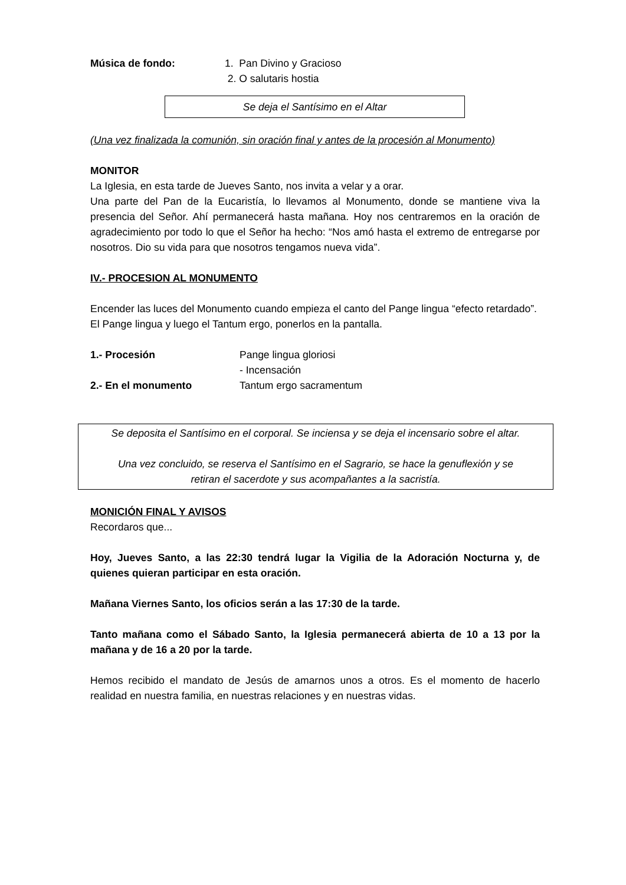Música de fondo: 1. Pan Divino y Gracioso
2. O salutaris hostia
Se deja el Santísimo en el Altar
(Una vez finalizada la comunión, sin oración final y antes de la procesión al Monumento)
MONITOR
La Iglesia, en esta tarde de Jueves Santo, nos invita a velar y a orar.
Una parte del Pan de la Eucaristía, lo llevamos al Monumento, donde se mantiene viva la presencia del Señor. Ahí permanecerá hasta mañana. Hoy nos centraremos en la oración de agradecimiento por todo lo que el Señor ha hecho: “Nos amó hasta el extremo de entregarse por nosotros. Dio su vida para que nosotros tengamos nueva vida”.
IV.- PROCESION AL MONUMENTO
Encender las luces del Monumento cuando empieza el canto del Pange lingua “efecto retardado”.
El Pange lingua y luego el Tantum ergo, ponerlos en la pantalla.
1.- Procesión Pange lingua gloriosi
- Incensación
2.- En el monumento Tantum ergo sacramentum
Se deposita el Santísimo en el corporal. Se inciensa y se deja el incensario sobre el altar.
Una vez concluido, se reserva el Santísimo en el Sagrario, se hace la genuflexión y se
retiran el sacerdote y sus acompañantes a la sacristía.
MONICIÓN FINAL Y AVISOS
Recordaros que...
Hoy, Jueves Santo, a las 22:30 tendrá lugar la Vigilia de la Adoración Nocturna y, de quienes quieran participar en esta oración.
Mañana Viernes Santo, los oficios serán a las 17:30 de la tarde.
Tanto mañana como el Sábado Santo, la Iglesia permanecerá abierta de 10 a 13 por la mañana y de 16 a 20 por la tarde.
Hemos recibido el mandato de Jesús de amarnos unos a otros. Es el momento de hacerlo realidad en nuestra familia, en nuestras relaciones y en nuestras vidas.